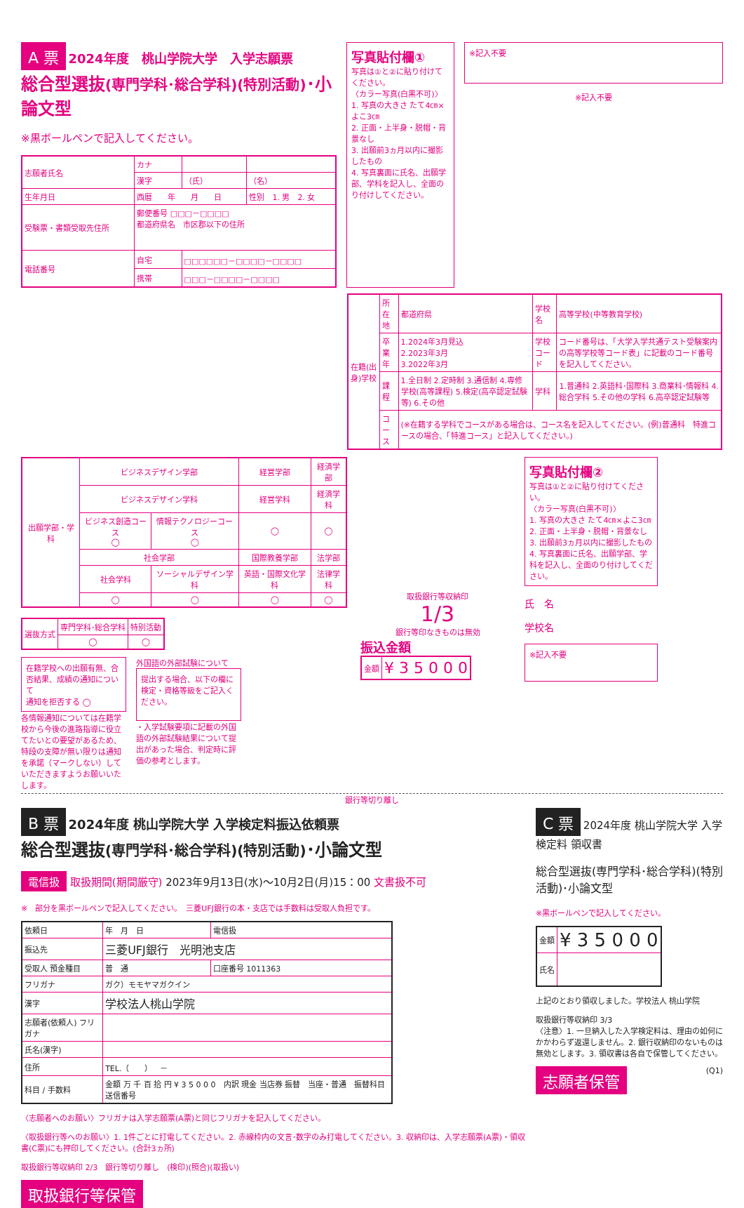A 票
2024年度　桃山学院大学　入学志願票
総合型選抜(専門学科･総合学科)(特別活動)･小論文型
※黒ボールペンで記入してください。
| 志願者氏名 | カナ | | |
| | 漢字 | （氏） | （名） |
| 生年月日 | 西暦 年 月 日 | | 性別 1. 男 2. 女 |
| 受験票・書類受取先住所 | 郵便番号 □□□－□□□□ 都道府県名 市区郡以下の住所 | | |
| 電話番号 | 自宅 | □□□□□□－□□□□－□□□□ | |
| | 携帯 | □□□－□□□□－□□□□ | |
写真貼付欄①
写真は①と②に貼り付けてください。
〈カラー写真(白黒不可)〉
1. 写真の大きさ たて4㎝×よこ3㎝
2. 正面・上半身・脱帽・背景なし
3. 出願前3ヵ月以内に撮影したもの
4. 写真裏面に氏名、出願学部、学科を記入し、全面のり付けしてください。
※記入不要
※記入不要
| 在籍(出身)学校 | 所在地 | 都道府県 | 学校名 | 高等学校(中等教育学校) |
| | 卒業年 | 1.2024年3月見込 2.2023年3月 3.2022年3月 | 学校コード | コード番号は、「大学入学共通テスト受験案内の高等学校等コード表」に記載のコード番号を記入してください。 |
| | 課程 | 1.全日制 2.定時制 3.通信制 4.専修学校(高等課程) 5.検定(高卒認定試験等) 6.その他 | 学科 | 1.普通科 2.英語科･国際科 3.商業科･情報科 4.総合学科 5.その他の学科 6.高卒認定試験等 |
| | コース | (※在籍する学科でコースがある場合は、コース名を記入してください。(例)普通科 特進コースの場合、「特進コース」と記入してください。) | | |
| 出願学部・学科 | ビジネスデザイン学部 | | 経営学部 | 経済学部 |
| | ビジネスデザイン学科 | | 経営学科 | 経済学科 |
| | ビジネス創造コース ◯ | 情報テクノロジーコース ◯ | ◯ | ◯ |
| | 社会学部 | | 国際教養学部 | 法学部 |
| | 社会学科 | ソーシャルデザイン学科 | 英語・国際文化学科 | 法律学科 |
| | ◯ | ◯ | ◯ | ◯ |
| 選抜方式 | 専門学科･総合学科 | 特別活動 |
| | ◯ | ◯ |
在籍学校への出願有無、合否結果、成績の通知について
通知を拒否する ◯
各情報通知については在籍学校から今後の進路指導に役立てたいとの要望があるため、特段の支障が無い限りは通知を承諾（マークしない）していただきますようお願いいたします。
外国語の外部試験について
提出する場合、以下の欄に検定・資格等級をご記入ください。
・入学試験要項に記載の外国語の外部試験結果について提出があった場合、判定時に評価の参考とします。
取扱銀行等収納印
1/3
銀行等印なきものは無効
振込金額
| 金額 | ¥ 3 5 0 0 0 |
写真貼付欄②
写真は①と②に貼り付けてください。
〈カラー写真(白黒不可)〉
1. 写真の大きさ たて4㎝×よこ3㎝
2. 正面・上半身・脱帽・背景なし
3. 出願前3ヵ月以内に撮影したもの
4. 写真裏面に氏名、出願学部、学科を記入し、全面のり付けしてください。
氏　名
学校名
※記入不要
銀行等切り離し
B 票
2024年度 桃山学院大学 入学検定料振込依頼票
総合型選抜(専門学科･総合学科)(特別活動)･小論文型
電信扱 取扱期間(期間厳守) 2023年9月13日(水)～10月2日(月)15：00 文書扱不可
※　部分を黒ボールペンで記入してください。　三菱UFJ銀行の本・支店では手数料は受取人負担です。
| 依頼日 | 年 月 日 | 電信扱 |
| 振込先 | 三菱UFJ銀行 光明池支店 | |
| 受取人 預金種目 | 普 通 | 口座番号 1011363 |
| フリガナ | ガク）モモヤマガクイン | |
| 漢字 | 学校法人桃山学院 | |
| 志願者(依頼人) フリガナ | | |
| 氏名(漢字) | | |
| 住所 | TEL.（ ） － | |
| 科目 / 手数料 | 金額 万 千 百 拾 円 ¥ 3 5 0 0 0 内訳 現金 当店券 振替 当座・普通 振替科目 送信番号 | |
〈志願者へのお願い〉フリガナは入学志願票(A票)と同じフリガナを記入してください。
〈取扱銀行等へのお願い〉1. 1件ごとに打電してください。2. 赤線枠内の文言･数字のみ打電してください。3. 収納印は、入学志願票(A票)・領収書(C票)にも押印してください。(合計3ヵ所)
取扱銀行等収納印 2/3　銀行等切り離し　(検印)(照合)(取扱い)
取扱銀行等保管
C 票 2024年度 桃山学院大学 入学検定料 領収書
総合型選抜(専門学科･総合学科)(特別活動)･小論文型
※黒ボールペンで記入してください。
| 金額 | ¥ 3 5 0 0 0 |
| 氏名 | |
上記のとおり領収しました。学校法人 桃山学院
取扱銀行等収納印 3/3
〈注意〉1. 一旦納入した入学検定料は、理由の如何にかかわらず返還しません。2. 銀行収納印のないものは無効とします。3. 領収書は各自で保管してください。
志願者保管 (Q1)